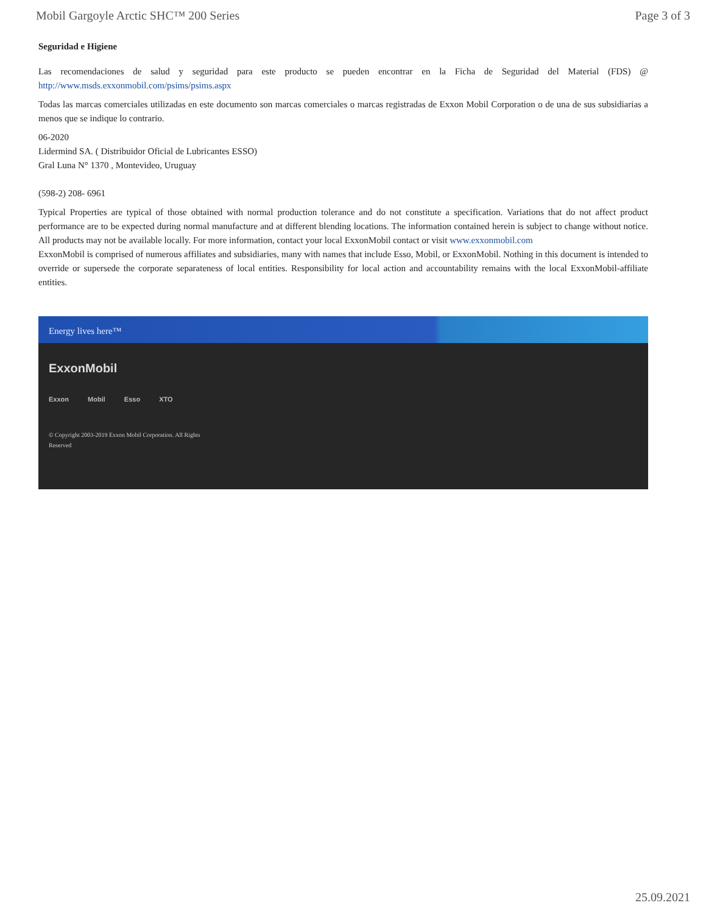Mobil Gargoyle Arctic SHC™ 200 Series Page 3 of 3
Seguridad e Higiene
Las recomendaciones de salud y seguridad para este producto se pueden encontrar en la Ficha de Seguridad del Material (FDS) @ http://www.msds.exxonmobil.com/psims/psims.aspx
Todas las marcas comerciales utilizadas en este documento son marcas comerciales o marcas registradas de Exxon Mobil Corporation o de una de sus subsidiarias a menos que se indique lo contrario.
06-2020
Lidermind SA. ( Distribuidor Oficial de Lubricantes ESSO)
Gral Luna N° 1370 , Montevideo, Uruguay
(598-2) 208- 6961
Typical Properties are typical of those obtained with normal production tolerance and do not constitute a specification. Variations that do not affect product performance are to be expected during normal manufacture and at different blending locations. The information contained herein is subject to change without notice. All products may not be available locally. For more information, contact your local ExxonMobil contact or visit www.exxonmobil.com
ExxonMobil is comprised of numerous affiliates and subsidiaries, many with names that include Esso, Mobil, or ExxonMobil. Nothing in this document is intended to override or supersede the corporate separateness of local entities. Responsibility for local action and accountability remains with the local ExxonMobil-affiliate entities.
Energy lives here™
ExxonMobil
Exxon Mobil Esso XTO
© Copyright 2003-2019 Exxon Mobil Corporation. All Rights Reserved
25.09.2021